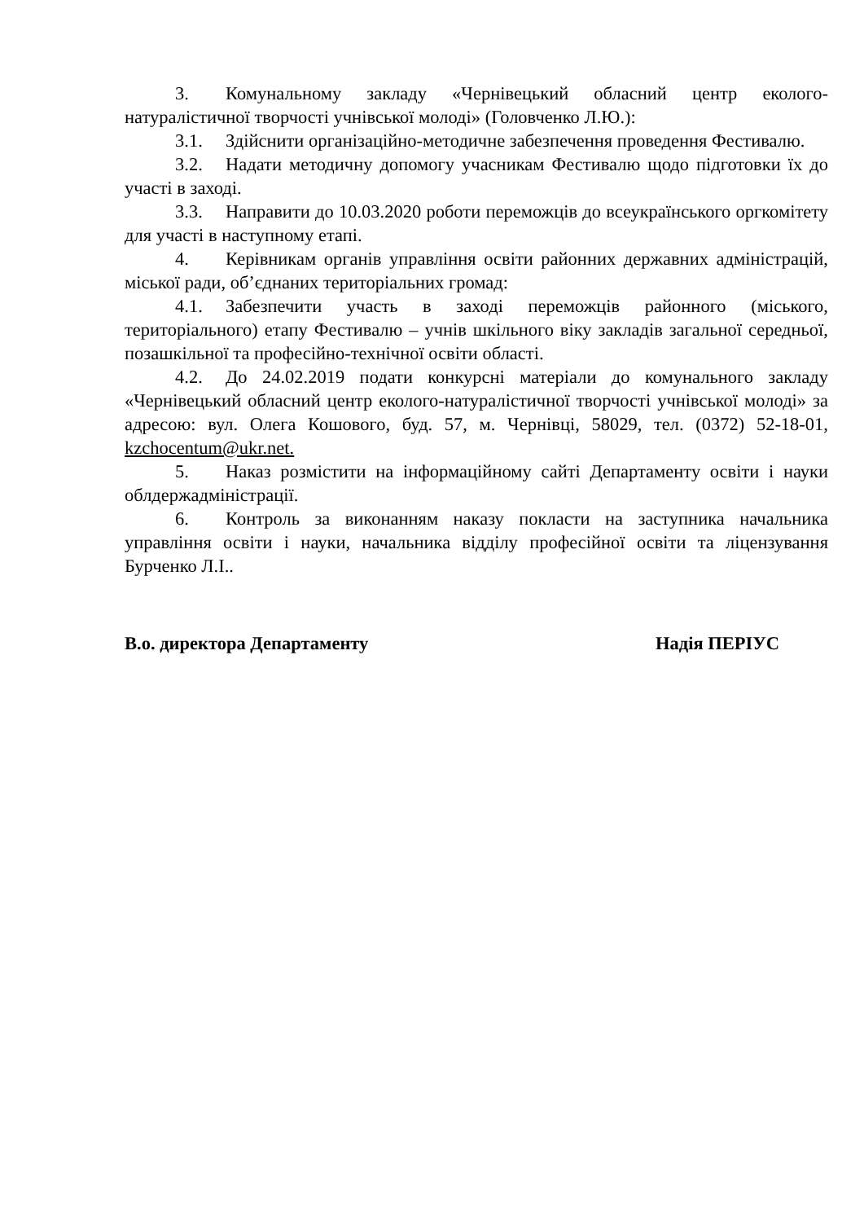3. Комунальному закладу «Чернівецький обласний центр еколого-натуралістичної творчості учнівської молоді» (Головченко Л.Ю.):
3.1. Здійснити організаційно-методичне забезпечення проведення Фестивалю.
3.2. Надати методичну допомогу учасникам Фестивалю щодо підготовки їх до участі в заході.
3.3. Направити до 10.03.2020 роботи переможців до всеукраїнського оргкомітету для участі в наступному етапі.
4. Керівникам органів управління освіти районних державних адміністрацій, міської ради, об’єднаних територіальних громад:
4.1. Забезпечити участь в заході переможців районного (міського, територіального) етапу Фестивалю – учнів шкільного віку закладів загальної середньої, позашкільної та професійно-технічної освіти області.
4.2. До 24.02.2019 подати конкурсні матеріали до комунального закладу «Чернівецький обласний центр еколого-натуралістичної творчості учнівської молоді» за адресою: вул. Олега Кошового, буд. 57, м. Чернівці, 58029, тел. (0372) 52-18-01, kzchocentum@ukr.net.
5. Наказ розмістити на інформаційному сайті Департаменту освіти і науки облдержадміністрації.
6. Контроль за виконанням наказу покласти на заступника начальника управління освіти і науки, начальника відділу професійної освіти та ліцензування Бурченко Л.І..
В.о. директора Департаменту Надія ПЕРІУС